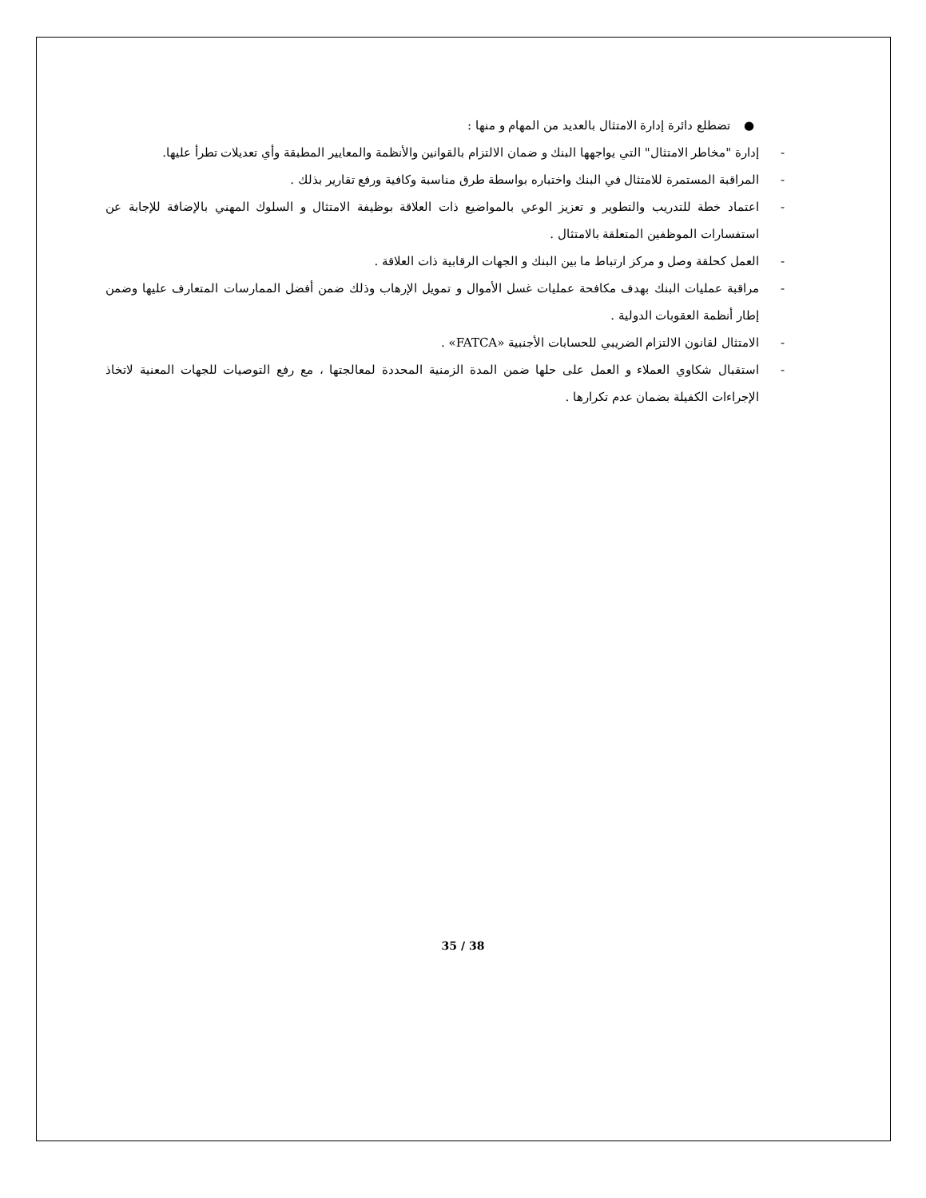● تضطلع دائرة إدارة الامتثال بالعديد من المهام و منها :
- إدارة "مخاطر الامتثال" التي يواجهها البنك و ضمان الالتزام بالقوانين والأنظمة والمعايير المطبقة وأي تعديلات تطرأ عليها.
- المراقبة المستمرة للامتثال في البنك واختباره بواسطة طرق مناسبة وكافية ورفع تقارير بذلك .
- اعتماد خطة للتدريب والتطوير و تعزيز الوعي بالمواضيع ذات العلاقة بوظيفة الامتثال و السلوك المهني بالإضافة للإجابة عن استفسارات الموظفين المتعلقة بالامتثال .
- العمل كحلقة وصل و مركز ارتباط ما بين البنك و الجهات الرقابية ذات العلاقة .
- مراقبة عمليات البنك بهدف مكافحة عمليات غسل الأموال و تمويل الإرهاب وذلك ضمن أفضل الممارسات المتعارف عليها وضمن إطار أنظمة العقوبات الدولية .
- الامتثال لقانون الالتزام الضريبي للحسابات الأجنبية «FATCA» .
- استقبال شكاوي العملاء و العمل على حلها ضمن المدة الزمنية المحددة لمعالجتها ، مع رفع التوصيات للجهات المعنية لاتخاذ الإجراءات الكفيلة بضمان عدم تكرارها .
35 / 38